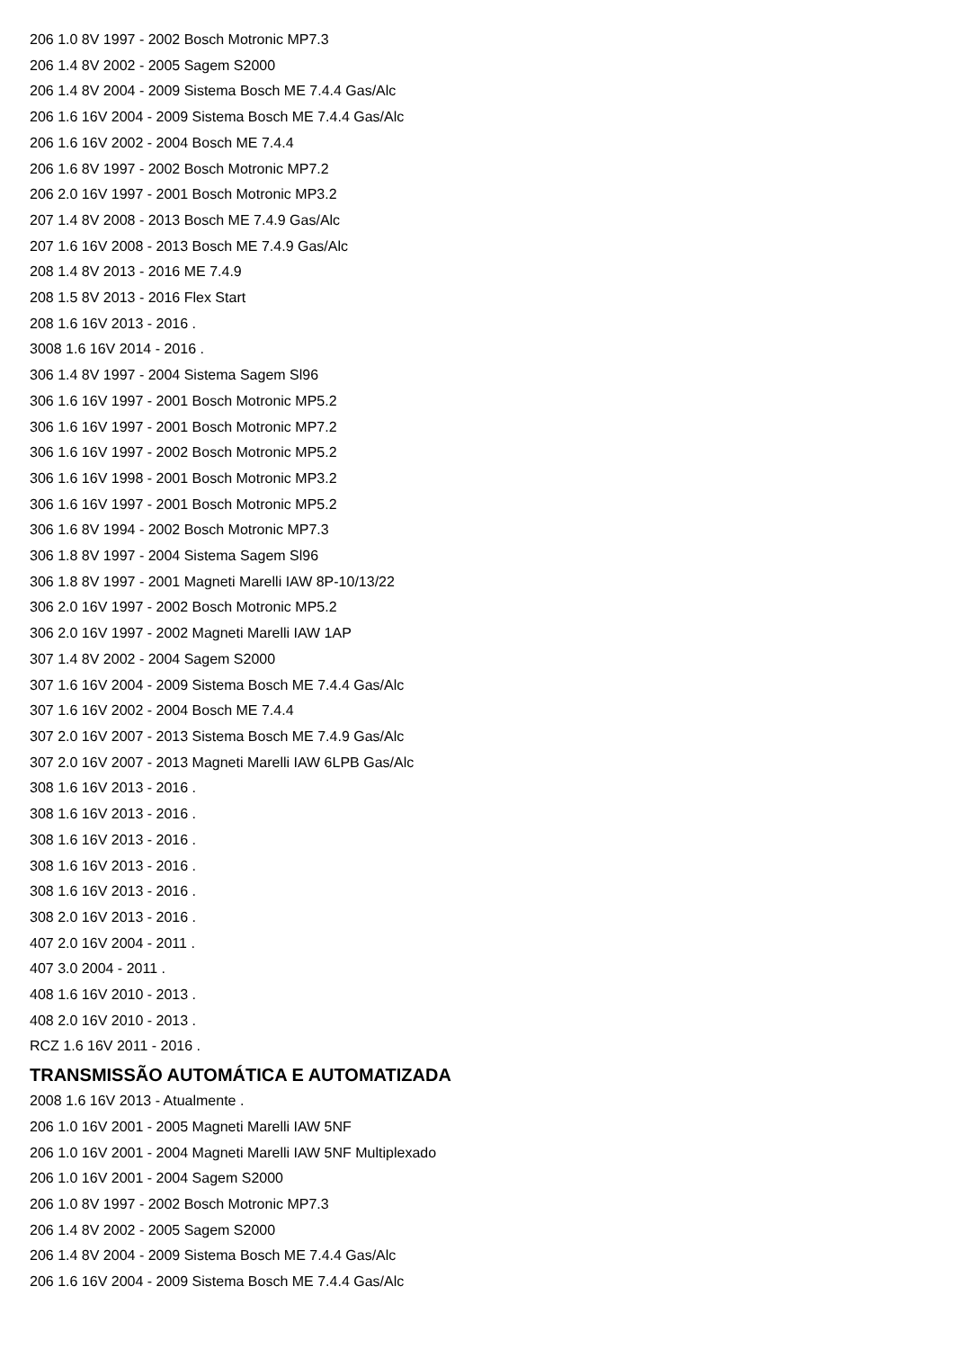206 1.0 8V 1997 - 2002 Bosch Motronic MP7.3
206 1.4 8V 2002 - 2005 Sagem S2000
206 1.4 8V 2004 - 2009 Sistema Bosch ME 7.4.4 Gas/Alc
206 1.6 16V 2004 - 2009 Sistema Bosch ME 7.4.4 Gas/Alc
206 1.6 16V 2002 - 2004 Bosch ME 7.4.4
206 1.6 8V 1997 - 2002 Bosch Motronic MP7.2
206 2.0 16V 1997 - 2001 Bosch Motronic MP3.2
207 1.4 8V 2008 - 2013 Bosch ME 7.4.9 Gas/Alc
207 1.6 16V 2008 - 2013 Bosch ME 7.4.9 Gas/Alc
208 1.4 8V 2013 - 2016 ME 7.4.9
208 1.5 8V 2013 - 2016 Flex Start
208 1.6 16V 2013 - 2016 .
3008 1.6 16V 2014 - 2016 .
306 1.4 8V 1997 - 2004 Sistema Sagem Sl96
306 1.6 16V 1997 - 2001 Bosch Motronic MP5.2
306 1.6 16V 1997 - 2001 Bosch Motronic MP7.2
306 1.6 16V 1997 - 2002 Bosch Motronic MP5.2
306 1.6 16V 1998 - 2001 Bosch Motronic MP3.2
306 1.6 16V 1997 - 2001 Bosch Motronic MP5.2
306 1.6 8V 1994 - 2002 Bosch Motronic MP7.3
306 1.8 8V 1997 - 2004 Sistema Sagem Sl96
306 1.8 8V 1997 - 2001 Magneti Marelli IAW 8P-10/13/22
306 2.0 16V 1997 - 2002 Bosch Motronic MP5.2
306 2.0 16V 1997 - 2002 Magneti Marelli IAW 1AP
307 1.4 8V 2002 - 2004 Sagem S2000
307 1.6 16V 2004 - 2009 Sistema Bosch ME 7.4.4 Gas/Alc
307 1.6 16V 2002 - 2004 Bosch ME 7.4.4
307 2.0 16V 2007 - 2013 Sistema Bosch ME 7.4.9 Gas/Alc
307 2.0 16V 2007 - 2013 Magneti Marelli IAW 6LPB Gas/Alc
308 1.6 16V 2013 - 2016 .
308 1.6 16V 2013 - 2016 .
308 1.6 16V 2013 - 2016 .
308 1.6 16V 2013 - 2016 .
308 1.6 16V 2013 - 2016 .
308 2.0 16V 2013 - 2016 .
407 2.0 16V 2004 - 2011 .
407 3.0 2004 - 2011 .
408 1.6 16V 2010 - 2013 .
408 2.0 16V 2010 - 2013 .
RCZ 1.6 16V 2011 - 2016 .
TRANSMISSÃO AUTOMÁTICA E AUTOMATIZADA
2008 1.6 16V 2013 - Atualmente .
206 1.0 16V 2001 - 2005 Magneti Marelli IAW 5NF
206 1.0 16V 2001 - 2004 Magneti Marelli IAW 5NF Multiplexado
206 1.0 16V 2001 - 2004 Sagem S2000
206 1.0 8V 1997 - 2002 Bosch Motronic MP7.3
206 1.4 8V 2002 - 2005 Sagem S2000
206 1.4 8V 2004 - 2009 Sistema Bosch ME 7.4.4 Gas/Alc
206 1.6 16V 2004 - 2009 Sistema Bosch ME 7.4.4 Gas/Alc